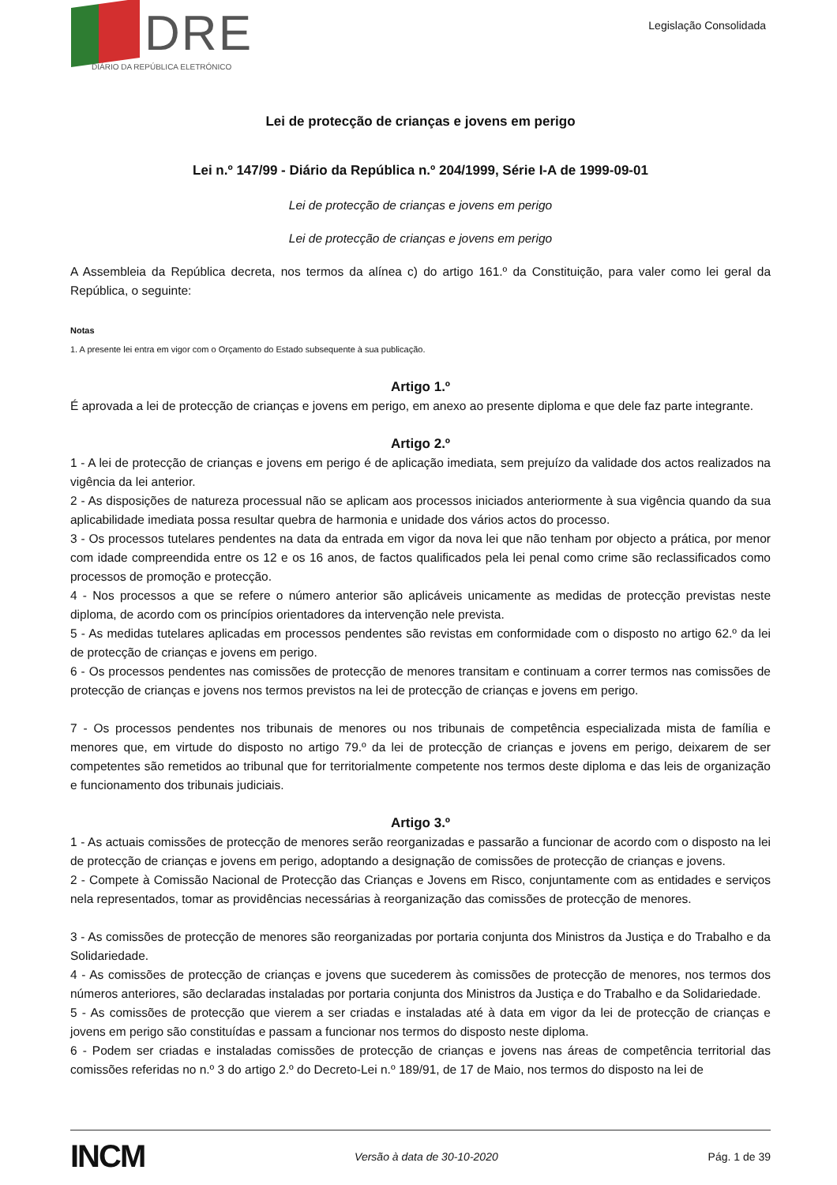DRE
DIÁRIO DA REPÚBLICA ELETRÓNICO
Legislação Consolidada
Lei de protecção de crianças e jovens em perigo
Lei n.º 147/99 - Diário da República n.º 204/1999, Série I-A de 1999-09-01
Lei de protecção de crianças e jovens em perigo
Lei de protecção de crianças e jovens em perigo
A Assembleia da República decreta, nos termos da alínea c) do artigo 161.º da Constituição, para valer como lei geral da República, o seguinte:
Notas
1. A presente lei entra em vigor com o Orçamento do Estado subsequente à sua publicação.
Artigo 1.º
É aprovada a lei de protecção de crianças e jovens em perigo, em anexo ao presente diploma e que dele faz parte integrante.
Artigo 2.º
1 - A lei de protecção de crianças e jovens em perigo é de aplicação imediata, sem prejuízo da validade dos actos realizados na vigência da lei anterior.
2 - As disposições de natureza processual não se aplicam aos processos iniciados anteriormente à sua vigência quando da sua aplicabilidade imediata possa resultar quebra de harmonia e unidade dos vários actos do processo.
3 - Os processos tutelares pendentes na data da entrada em vigor da nova lei que não tenham por objecto a prática, por menor com idade compreendida entre os 12 e os 16 anos, de factos qualificados pela lei penal como crime são reclassificados como processos de promoção e protecção.
4 - Nos processos a que se refere o número anterior são aplicáveis unicamente as medidas de protecção previstas neste diploma, de acordo com os princípios orientadores da intervenção nele prevista.
5 - As medidas tutelares aplicadas em processos pendentes são revistas em conformidade com o disposto no artigo 62.º da lei de protecção de crianças e jovens em perigo.
6 - Os processos pendentes nas comissões de protecção de menores transitam e continuam a correr termos nas comissões de protecção de crianças e jovens nos termos previstos na lei de protecção de crianças e jovens em perigo.
7 - Os processos pendentes nos tribunais de menores ou nos tribunais de competência especializada mista de família e menores que, em virtude do disposto no artigo 79.º da lei de protecção de crianças e jovens em perigo, deixarem de ser competentes são remetidos ao tribunal que for territorialmente competente nos termos deste diploma e das leis de organização e funcionamento dos tribunais judiciais.
Artigo 3.º
1 - As actuais comissões de protecção de menores serão reorganizadas e passarão a funcionar de acordo com o disposto na lei de protecção de crianças e jovens em perigo, adoptando a designação de comissões de protecção de crianças e jovens.
2 - Compete à Comissão Nacional de Protecção das Crianças e Jovens em Risco, conjuntamente com as entidades e serviços nela representados, tomar as providências necessárias à reorganização das comissões de protecção de menores.
3 - As comissões de protecção de menores são reorganizadas por portaria conjunta dos Ministros da Justiça e do Trabalho e da Solidariedade.
4 - As comissões de protecção de crianças e jovens que sucederem às comissões de protecção de menores, nos termos dos números anteriores, são declaradas instaladas por portaria conjunta dos Ministros da Justiça e do Trabalho e da Solidariedade.
5 - As comissões de protecção que vierem a ser criadas e instaladas até à data em vigor da lei de protecção de crianças e jovens em perigo são constituídas e passam a funcionar nos termos do disposto neste diploma.
6 - Podem ser criadas e instaladas comissões de protecção de crianças e jovens nas áreas de competência territorial das comissões referidas no n.º 3 do artigo 2.º do Decreto-Lei n.º 189/91, de 17 de Maio, nos termos do disposto na lei de
INCM Versão à data de 30-10-2020 Pág. 1 de 39